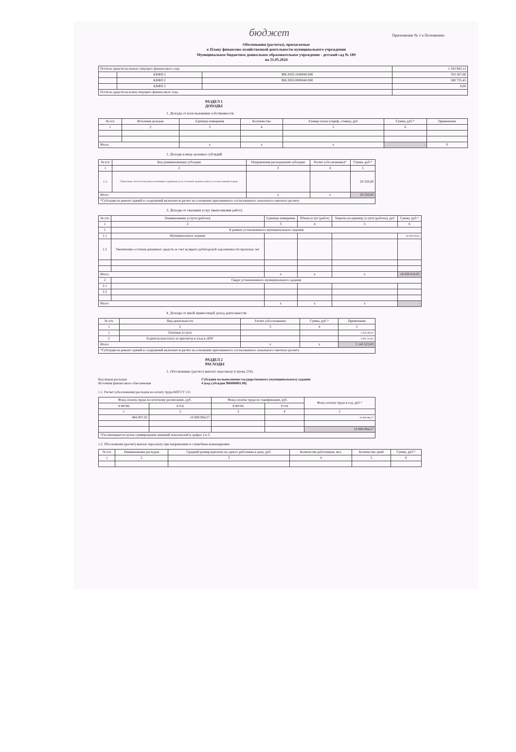бюджет
Приложение № 1 к Положению
Обоснования (расчеты), прилагаемые
к Плану финансово-хозяйственной деятельности муниципального учреждения
Муниципальное бюджетное дошкольное образовательное учреждение - детский сад № 189
на 31.05.2024
| Остаток средств на начало текущего финансового года | | | 1 343 943,13 |
| | КВФО 2 | 906.3020.1040040.000 | 763 207,68 |
| | КВФО 2 | 906.3050.0000040.000 | 580 735,45 |
| | КВФО 5 | | 0,00 |
| Остаток средств на конец текущего финансового года | | | |
РАЗДЕЛ 1
ДОХОДЫ
1. Доходы от использования собственности
| № п/п | Источник доходов | Единица измерения | Колличество | Размер платы (тариф, ставка), руб | Сумма, руб.* | Примечание |
| --- | --- | --- | --- | --- | --- | --- |
| 1 | 2 | 3 | 4 | 5 | 6 | |
| Итого | | x | x | x | - | 0 |
2. Доходы в виде целевых субсидий
| № п/п | Код (наименование) субсидии | Направления расходования субсидии | Расчет (обоснование)* | Сумма, руб.* |
| --- | --- | --- | --- | --- |
| 1 | 2 | 3 | 4 | 5 |
| 1.1 | Подготовка систем отопления, вентиляции и приборов учета тепловой энергии к работе в осенне-зимний период | | | 28 550,00 |
| Итого | | x | x | 28 550,00 |
| *Субсидия на ремонт зданий и сооружений включается расчет на основании приложенного согласованного локального сметного расчета | | | | |
3. Доходы от оказания услуг (выполнения работ)
| № п/п | Наименование услуги (работы) | Единица измерения | Объем услуг (работ) | Затраты на единицу услуги (работы), руб | Сумма, руб.* |
| --- | --- | --- | --- | --- | --- |
| 1 | 2 | 3 | 4 | 5 | 6 |
| 1 | В рамках установленного муниципального задания | | | | |
| 1.1 | Муниципальное задание | | | | 18 038 016,05 |
| 1.2 | Увеличение остатков денежных средств за счет возврата дебиторской задолженности прошлых лет | | | | |
| Итого | | x | x | x | 18 038 016,05 |
| 2 | Сверх установленного муниципального задания | | | | |
| 2.1 | | | | | |
| 2.2 | | | | | |
| Итого | | x | x | x | - |
4. Доходы от иной приносящей доход деятельности
| № п/п | Вид деятельности | Расчет (обоснование) | Сумма, руб.* | Примечание |
| --- | --- | --- | --- | --- |
| 1 | 2 | 3 | 4 | 5 |
| 1 | Платные услуги | | | 2 058 308,20 |
| 2 | Родительская плата за присмотр и уход в ДОУ | | | 3 085 215,63 |
| Итого | | x | x | 5 143 523,83 |
| *Субсидия на ремонт зданий и сооружений включается расчет на основании приложенного согласованного локального сметного расчета | | | | |
РАЗДЕЛ 2
РАСХОДЫ
1. Обоснование (расчет) выплат персоналу (строка 210)
Код видов расходов
Источник финансового обеспечения
Субсидии на выполнение государственного (муниципального) задания
4 (код субсидии 906000001.00)
1.1. Расчет (обоснование) расходов на оплату труда КОСГУ 211
| Фонд оплаты труда по штатному расписанию, руб. | | Фонд оплаты труда по тарификации, руб. | | Фонд оплаты труда в год, руб.* |
| --- | --- | --- | --- | --- |
| в месяц | в год | в месяц | в год | |
| 1 | 2 | 3 | 4 | 5 |
| 884 007,02 | 10 608 084,27 | | | 10 608 084,27 |
| | | | | 10 608 084,27 |
| *Рассчитывается путем суммирования значений показателей в графах 2 и 3. | | | | |
1.2. Обоснование (расчет) выплат персоналу при направлении в служебные командировки
| № п/п | Наименование расходов | Средний размер выплаты на одного работника в день, руб. | Количество работников, чел. | Количество дней | Сумма, руб.* |
| --- | --- | --- | --- | --- | --- |
| 1 | 2 | 3 | 4 | 5 | 6 |